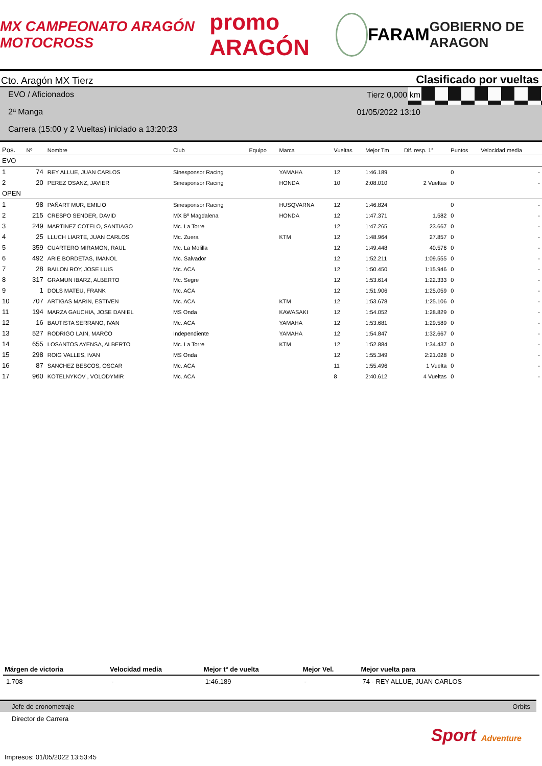MX CAMPEONATO ARAGÓN MOTOCROSS promo ARAGÓN FARAM GOBIERNO DE ARAGON
Cto. Aragón MX Tierz Clasificado por vueltas
Tierz 0,000 km
01/05/2022 13:10
EVO / Aficionados
2ª Manga
Carrera (15:00 y 2 Vueltas) iniciado a 13:20:23
| Pos. | Nº | Nombre | Club | Equipo | Marca | Vueltas | Mejor Tm | Dif. resp. 1° | Puntos | Velocidad media |
| --- | --- | --- | --- | --- | --- | --- | --- | --- | --- | --- |
| EVO | | | | | | | | | | |
| 1 | 74 | REY ALLUE, JUAN CARLOS | Sinesponsor Racing | | YAMAHA | 12 | 1:46.189 | | 0 | - |
| 2 | 20 | PEREZ OSANZ, JAVIER | Sinesponsor Racing | | HONDA | 10 | 2:08.010 | 2 Vueltas | 0 | - |
| OPEN | | | | | | | | | | |
| 1 | 98 | PAÑART MUR, EMILIO | Sinesponsor Racing | | HUSQVARNA | 12 | 1:46.824 | | 0 | - |
| 2 | 215 | CRESPO SENDER, DAVID | MX Bº Magdalena | | HONDA | 12 | 1:47.371 | 1.582 | 0 | - |
| 3 | 249 | MARTINEZ COTELO, SANTIAGO | Mc. La Torre | | | 12 | 1:47.265 | 23.667 | 0 | - |
| 4 | 25 | LLUCH LIARTE, JUAN CARLOS | Mc. Zuera | | KTM | 12 | 1:48.964 | 27.857 | 0 | - |
| 5 | 359 | CUARTERO MIRAMON, RAUL | Mc. La Molilla | | | 12 | 1:49.448 | 40.576 | 0 | - |
| 6 | 492 | ARIE BORDETAS, IMANOL | Mc. Salvador | | | 12 | 1:52.211 | 1:09.555 | 0 | - |
| 7 | 28 | BAILON ROY, JOSE LUIS | Mc. ACA | | | 12 | 1:50.450 | 1:15.946 | 0 | - |
| 8 | 317 | GRAMUN IBARZ, ALBERTO | Mc. Segre | | | 12 | 1:53.614 | 1:22.333 | 0 | - |
| 9 | 1 | DOLS MATEU, FRANK | Mc. ACA | | | 12 | 1:51.906 | 1:25.059 | 0 | - |
| 10 | 707 | ARTIGAS MARIN, ESTIVEN | Mc. ACA | | KTM | 12 | 1:53.678 | 1:25.106 | 0 | - |
| 11 | 194 | MARZA GAUCHIA, JOSE DANIEL | MS Onda | | KAWASAKI | 12 | 1:54.052 | 1:28.829 | 0 | - |
| 12 | 16 | BAUTISTA SERRANO, IVAN | Mc. ACA | | YAMAHA | 12 | 1:53.681 | 1:29.589 | 0 | - |
| 13 | 527 | RODRIGO LAIN, MARCO | Independiente | | YAMAHA | 12 | 1:54.847 | 1:32.667 | 0 | - |
| 14 | 655 | LOSANTOS AYENSA, ALBERTO | Mc. La Torre | | KTM | 12 | 1:52.884 | 1:34.437 | 0 | - |
| 15 | 298 | ROIG VALLES, IVAN | MS Onda | | | 12 | 1:55.349 | 2:21.028 | 0 | - |
| 16 | 87 | SANCHEZ BESCOS, OSCAR | Mc. ACA | | | 11 | 1:55.496 | 1 Vuelta | 0 | - |
| 17 | 960 | KOTELNYKOV , VOLODYMIR | Mc. ACA | | | 8 | 2:40.612 | 4 Vueltas | 0 | - |
| Márgen de victoria | Velocidad media | Mejor t° de vuelta | Mejor Vel. | Mejor vuelta para |
| --- | --- | --- | --- | --- |
| 1.708 | - | 1:46.189 | - | 74 - REY ALLUE, JUAN CARLOS |
Jefe de cronometraje Orbits
Director de Carrera
Sport Adventure
Impresos: 01/05/2022 13:53:45